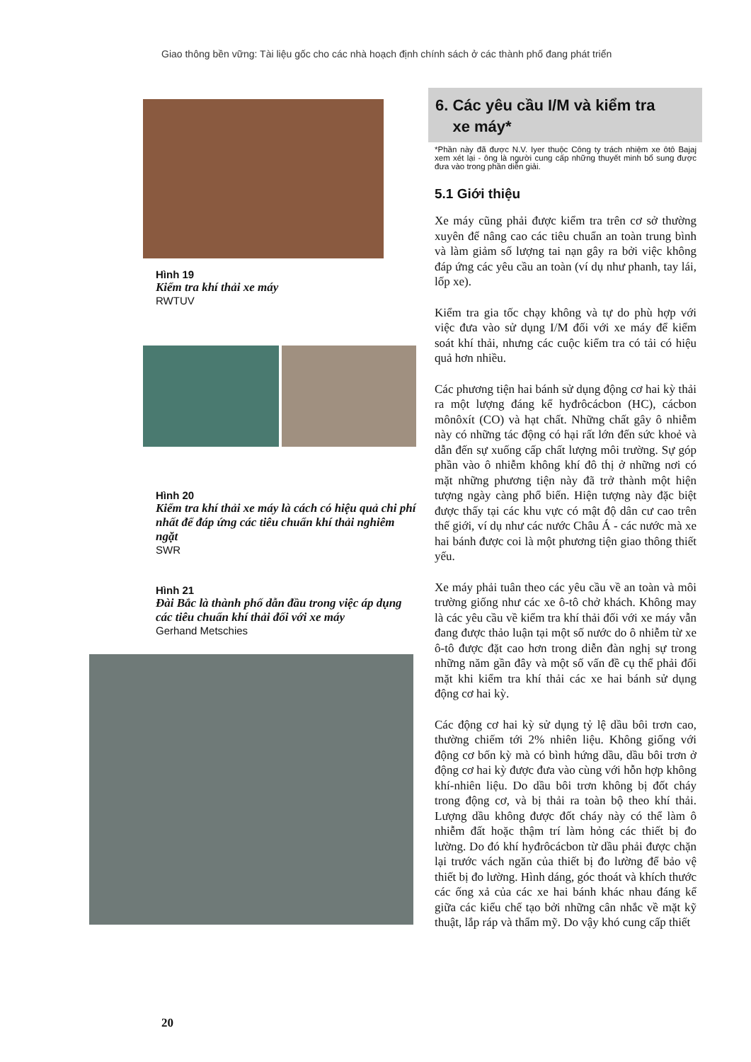Giao thông bền vững: Tài liệu gốc cho các nhà hoạch định chính sách ở các thành phố đang phát triển
Hình 19
Kiểm tra khí thải xe máy
RWTUV
Hình 20
Kiểm tra khí thải xe máy là cách có hiệu quả chi phí nhất để đáp ứng các tiêu chuẩn khí thải nghiêm ngặt
SWR
Hình 21
Đài Bắc là thành phố dẫn đầu trong việc áp dụng các tiêu chuẩn khí thải đối với xe máy
Gerhand Metschies
6. Các yêu cầu I/M và kiểm tra
xe máy*
*Phần này đã được N.V. Iyer thuộc Công ty trách nhiệm xe ôtô Bajaj xem xét lại - ông là người cung cấp những thuyết minh bổ sung được đưa vào trong phần diễn giải.
5.1 Giới thiệu
Xe máy cũng phải được kiểm tra trên cơ sở thường xuyên để nâng cao các tiêu chuẩn an toàn trung bình và làm giảm số lượng tai nạn gây ra bởi việc không đáp ứng các yêu cầu an toàn (ví dụ như phanh, tay lái, lốp xe).
Kiểm tra gia tốc chạy không và tự do phù hợp với việc đưa vào sử dụng I/M đối với xe máy để kiểm soát khí thải, nhưng các cuộc kiểm tra có tải có hiệu quả hơn nhiều.
Các phương tiện hai bánh sử dụng động cơ hai kỳ thải ra một lượng đáng kể hyđrôcácbon (HC), cácbon mônôxít (CO) và hạt chất. Những chất gây ô nhiễm này có những tác động có hại rất lớn đến sức khoẻ và dẫn đến sự xuống cấp chất lượng môi trường. Sự góp phần vào ô nhiễm không khí đô thị ở những nơi có mặt những phương tiện này đã trở thành một hiện tượng ngày càng phổ biến. Hiện tượng này đặc biệt được thấy tại các khu vực có mật độ dân cư cao trên thế giới, ví dụ như các nước Châu Á - các nước mà xe hai bánh được coi là một phương tiện giao thông thiết yếu.
Xe máy phải tuân theo các yêu cầu về an toàn và môi trường giống như các xe ô-tô chở khách. Không may là các yêu cầu về kiểm tra khí thải đối với xe máy vẫn đang được thảo luận tại một số nước do ô nhiễm từ xe ô-tô được đặt cao hơn trong diễn đàn nghị sự trong những năm gần đây và một số vấn đề cụ thể phải đối mặt khi kiểm tra khí thải các xe hai bánh sử dụng động cơ hai kỳ.
Các động cơ hai kỳ sử dụng tỷ lệ dầu bôi trơn cao, thường chiếm tới 2% nhiên liệu. Không giống với động cơ bốn kỳ mà có bình hứng dầu, dầu bôi trơn ở động cơ hai kỳ được đưa vào cùng với hỗn hợp không khí-nhiên liệu. Do dầu bôi trơn không bị đốt cháy trong động cơ, và bị thải ra toàn bộ theo khí thải. Lượng dầu không được đốt cháy này có thể làm ô nhiễm đất hoặc thậm trí làm hỏng các thiết bị đo lường. Do đó khí hyđrôcácbon từ dầu phải được chặn lại trước vách ngăn của thiết bị đo lường để bảo vệ thiết bị đo lường. Hình dáng, góc thoát và khích thước các ống xả của các xe hai bánh khác nhau đáng kể giữa các kiểu chế tạo bởi những cân nhắc về mặt kỹ thuật, lắp ráp và thẩm mỹ. Do vậy khó cung cấp thiết
20